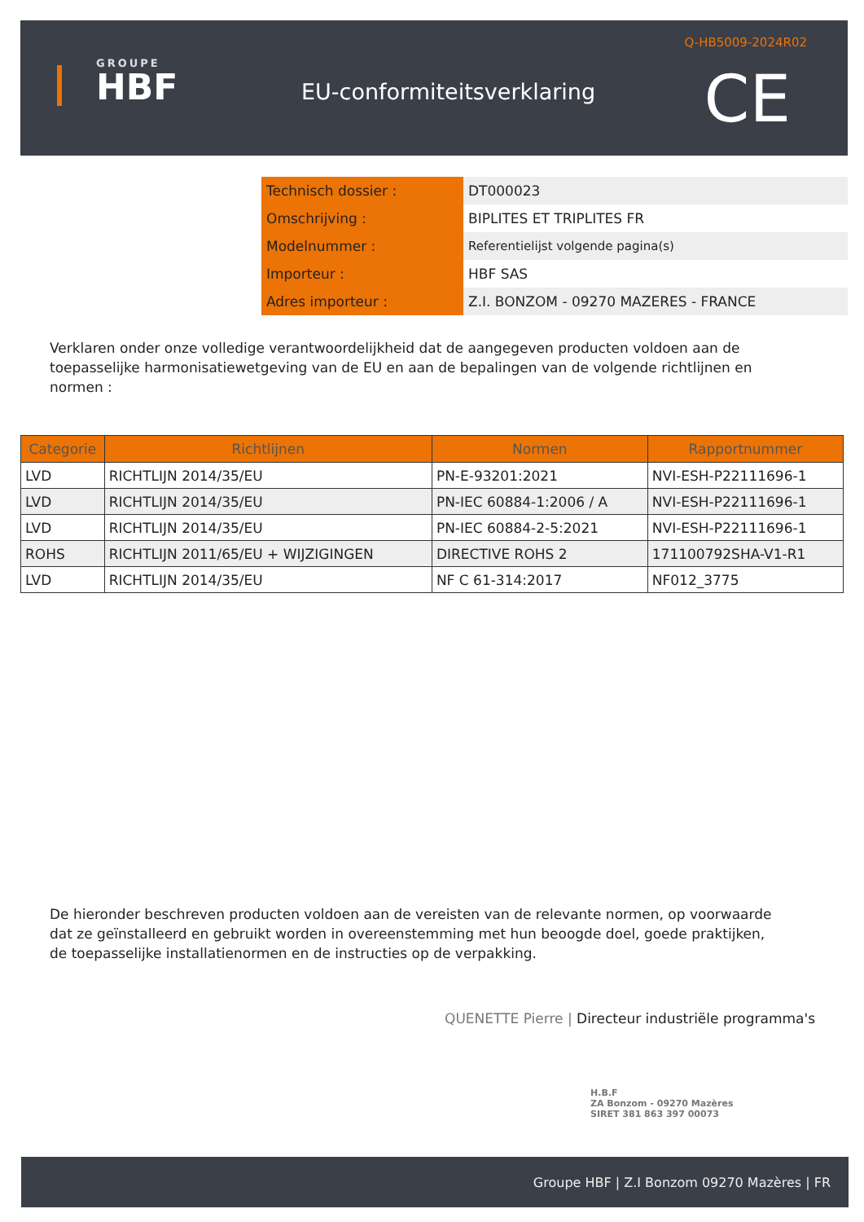GROUPE
HBF
EU-conformiteitsverklaring
Q-HB5009-2024R02
CE
| Technisch dossier : | DT000023 |
| Omschrijving : | BIPLITES ET TRIPLITES FR |
| Modelnummer : | Referentielijst volgende pagina(s) |
| Importeur : | HBF SAS |
| Adres importeur : | Z.I. BONZOM - 09270 MAZERES - FRANCE |
Verklaren onder onze volledige verantwoordelijkheid dat de aangegeven producten voldoen aan de toepasselijke harmonisatiewetgeving van de EU en aan de bepalingen van de volgende richtlijnen en normen :
| Categorie | Richtlijnen | Normen | Rapportnummer |
| --- | --- | --- | --- |
| LVD | RICHTLIJN 2014/35/EU | PN-E-93201:2021 | NVI-ESH-P22111696-1 |
| LVD | RICHTLIJN 2014/35/EU | PN-IEC 60884-1:2006 / A | NVI-ESH-P22111696-1 |
| LVD | RICHTLIJN 2014/35/EU | PN-IEC 60884-2-5:2021 | NVI-ESH-P22111696-1 |
| ROHS | RICHTLIJN 2011/65/EU + WIJZIGINGEN | DIRECTIVE ROHS 2 | 171100792SHA-V1-R1 |
| LVD | RICHTLIJN 2014/35/EU | NF C 61-314:2017 | NF012_3775 |
De hieronder beschreven producten voldoen aan de vereisten van de relevante normen, op voorwaarde dat ze geïnstalleerd en gebruikt worden in overeenstemming met hun beoogde doel, goede praktijken, de toepasselijke installatienormen en de instructies op de verpakking.
QUENETTE Pierre | Directeur industriële programma's
H.B.F
ZA Bonzom - 09270 Mazères
SIRET 381 863 397 00073
Groupe HBF | Z.I Bonzom 09270 Mazères | FR